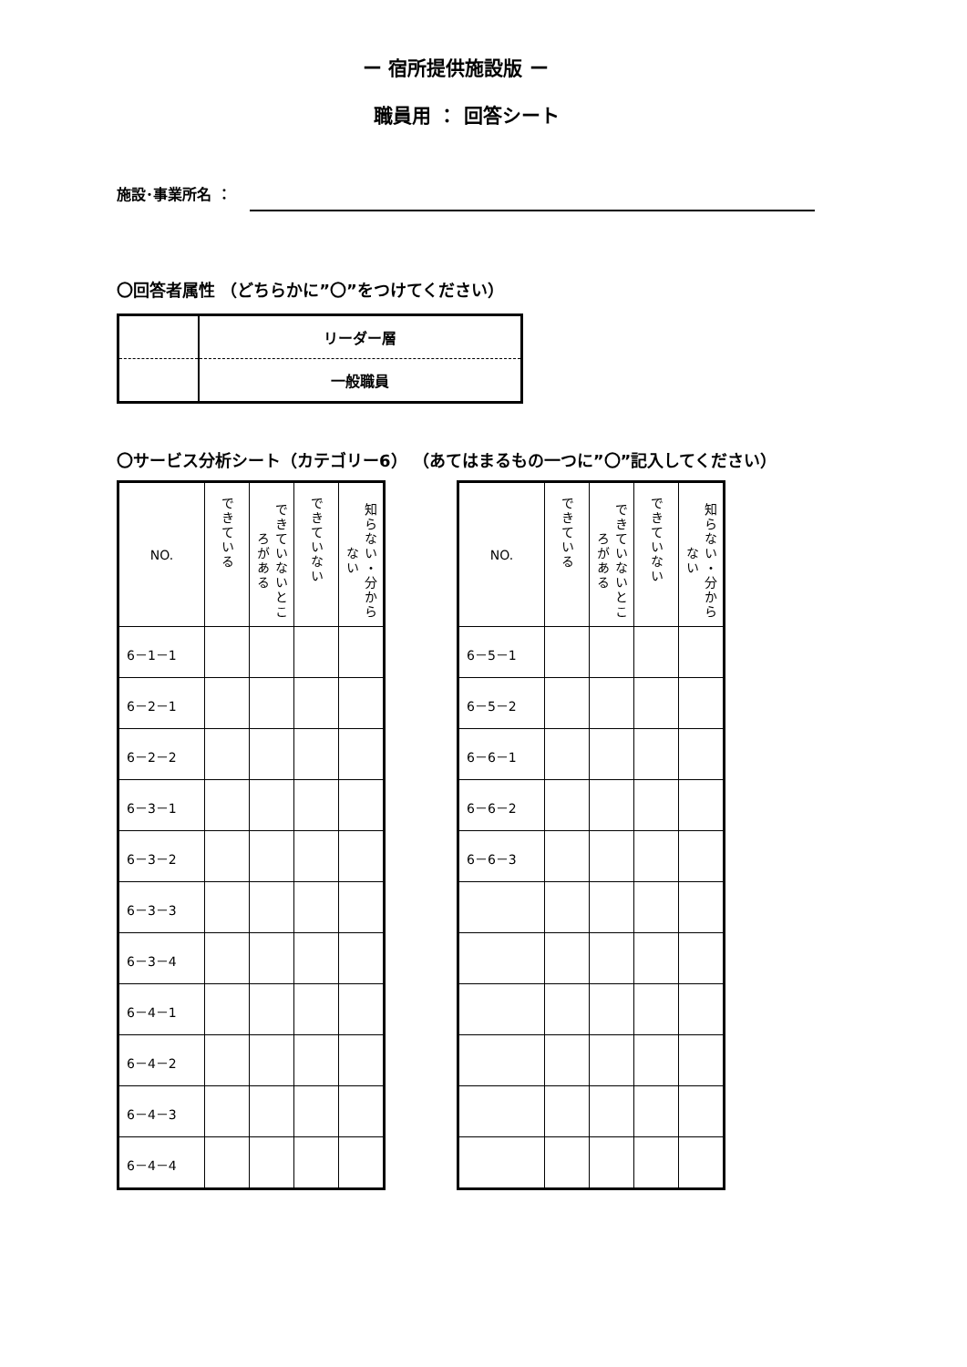ー 宿所提供施設版 ー
職員用 ： 回答シート
施設･事業所名 ：
〇回答者属性 （どちらかに”〇”をつけてください）
| | リーダー層 |
| | 一般職員 |
〇サービス分析シート（カテゴリー6） （あてはまるもの一つに”〇”記入してください）
| NO. | できている | できていないところがある | できていない | 知らない・分からない |
| --- | --- | --- | --- | --- |
| 6－1－1 | | | | |
| 6－2－1 | | | | |
| 6－2－2 | | | | |
| 6－3－1 | | | | |
| 6－3－2 | | | | |
| 6－3－3 | | | | |
| 6－3－4 | | | | |
| 6－4－1 | | | | |
| 6－4－2 | | | | |
| 6－4－3 | | | | |
| 6－4－4 | | | | |
| NO. | できている | できていないところがある | できていない | 知らない・分からない |
| --- | --- | --- | --- | --- |
| 6－5－1 | | | | |
| 6－5－2 | | | | |
| 6－6－1 | | | | |
| 6－6－2 | | | | |
| 6－6－3 | | | | |